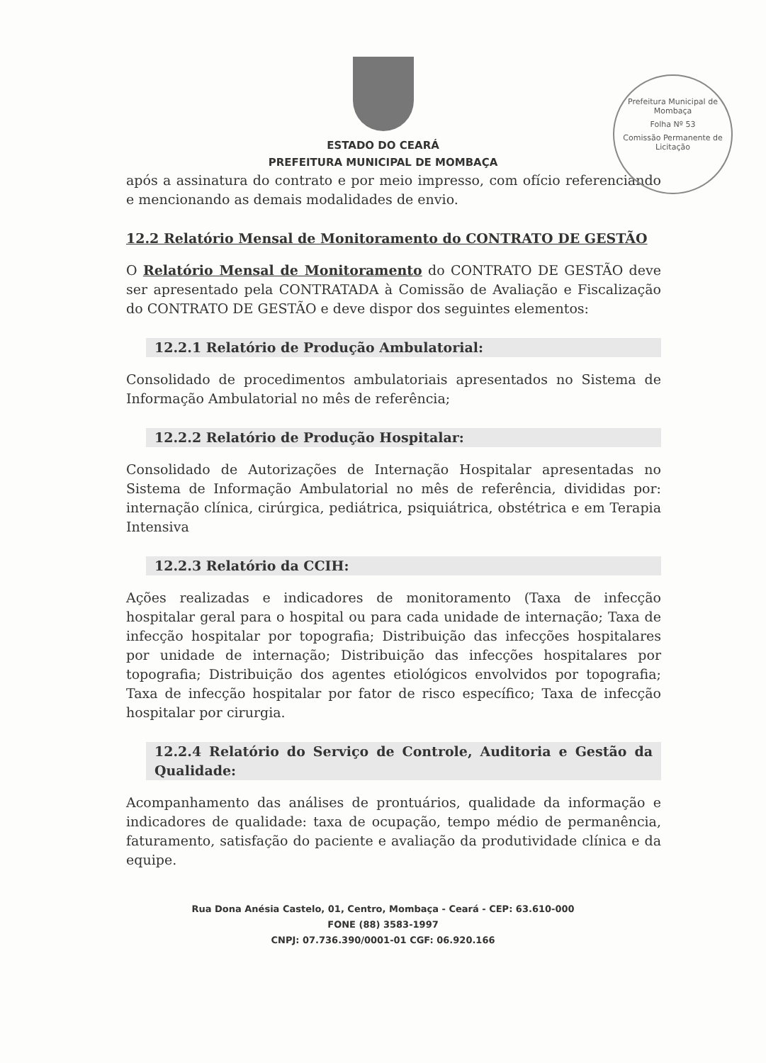Prefeitura Municipal de Mombaça
Folha Nº 53
Comissão Permanente de Licitação
ESTADO DO CEARÁ
PREFEITURA MUNICIPAL DE MOMBAÇA
após a assinatura do contrato e por meio impresso, com ofício referenciando e mencionando as demais modalidades de envio.
12.2 Relatório Mensal de Monitoramento do CONTRATO DE GESTÃO
O Relatório Mensal de Monitoramento do CONTRATO DE GESTÃO deve ser apresentado pela CONTRATADA à Comissão de Avaliação e Fiscalização do CONTRATO DE GESTÃO e deve dispor dos seguintes elementos:
12.2.1 Relatório de Produção Ambulatorial:
Consolidado de procedimentos ambulatoriais apresentados no Sistema de Informação Ambulatorial no mês de referência;
12.2.2 Relatório de Produção Hospitalar:
Consolidado de Autorizações de Internação Hospitalar apresentadas no Sistema de Informação Ambulatorial no mês de referência, divididas por: internação clínica, cirúrgica, pediátrica, psiquiátrica, obstétrica e em Terapia Intensiva
12.2.3 Relatório da CCIH:
Ações realizadas e indicadores de monitoramento (Taxa de infecção hospitalar geral para o hospital ou para cada unidade de internação; Taxa de infecção hospitalar por topografia; Distribuição das infecções hospitalares por unidade de internação; Distribuição das infecções hospitalares por topografia; Distribuição dos agentes etiológicos envolvidos por topografia; Taxa de infecção hospitalar por fator de risco específico; Taxa de infecção hospitalar por cirurgia.
12.2.4 Relatório do Serviço de Controle, Auditoria e Gestão da Qualidade:
Acompanhamento das análises de prontuários, qualidade da informação e indicadores de qualidade: taxa de ocupação, tempo médio de permanência, faturamento, satisfação do paciente e avaliação da produtividade clínica e da equipe.
Rua Dona Anésia Castelo, 01, Centro, Mombaça - Ceará - CEP: 63.610-000
FONE (88) 3583-1997
CNPJ: 07.736.390/0001-01 CGF: 06.920.166